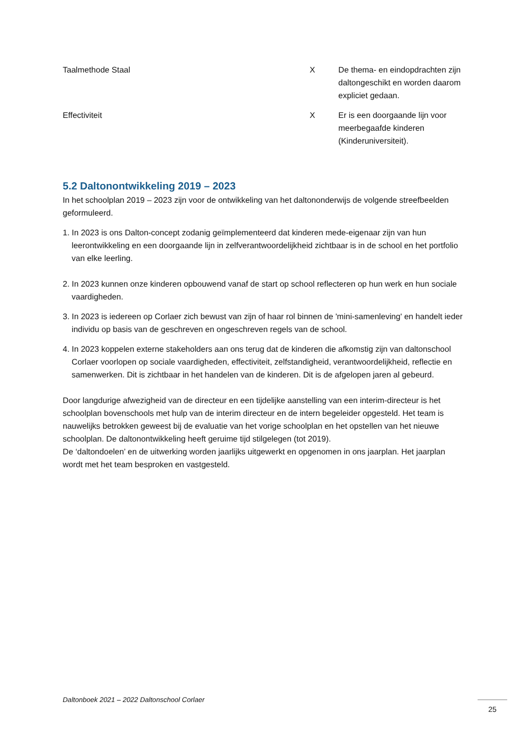| Taalmethode Staal | X | De thema- en eindopdrachten zijn daltongeschikt en worden daarom expliciet gedaan. |
| Effectiviteit | X | Er is een doorgaande lijn voor meerbegaafde kinderen (Kinderuniversiteit). |
5.2 Daltonontwikkeling 2019 – 2023
In het schoolplan 2019 – 2023 zijn voor de ontwikkeling van het daltononderwijs de volgende streefbeelden geformuleerd.
1. In 2023 is ons Dalton-concept zodanig geïmplementeerd dat kinderen mede-eigenaar zijn van hun leerontwikkeling en een doorgaande lijn in zelfverantwoordelijkheid zichtbaar is in de school en het portfolio van elke leerling.
2. In 2023 kunnen onze kinderen opbouwend vanaf de start op school reflecteren op hun werk en hun sociale vaardigheden.
3. In 2023 is iedereen op Corlaer zich bewust van zijn of haar rol binnen de 'mini-samenleving' en handelt ieder individu op basis van de geschreven en ongeschreven regels van de school.
4. In 2023 koppelen externe stakeholders aan ons terug dat de kinderen die afkomstig zijn van daltonschool Corlaer voorlopen op sociale vaardigheden, effectiviteit, zelfstandigheid, verantwoordelijkheid, reflectie en samenwerken. Dit is zichtbaar in het handelen van de kinderen. Dit is de afgelopen jaren al gebeurd.
Door langdurige afwezigheid van de directeur en een tijdelijke aanstelling van een interim-directeur is het schoolplan bovenschools met hulp van de interim directeur en de intern begeleider opgesteld. Het team is nauwelijks betrokken geweest bij de evaluatie van het vorige schoolplan en het opstellen van het nieuwe schoolplan. De daltonontwikkeling heeft geruime tijd stilgelegen (tot 2019).
De ‘daltondoelen’ en de uitwerking worden jaarlijks uitgewerkt en opgenomen in ons jaarplan. Het jaarplan wordt met het team besproken en vastgesteld.
Daltonboek 2021 – 2022 Daltonschool Corlaer
25